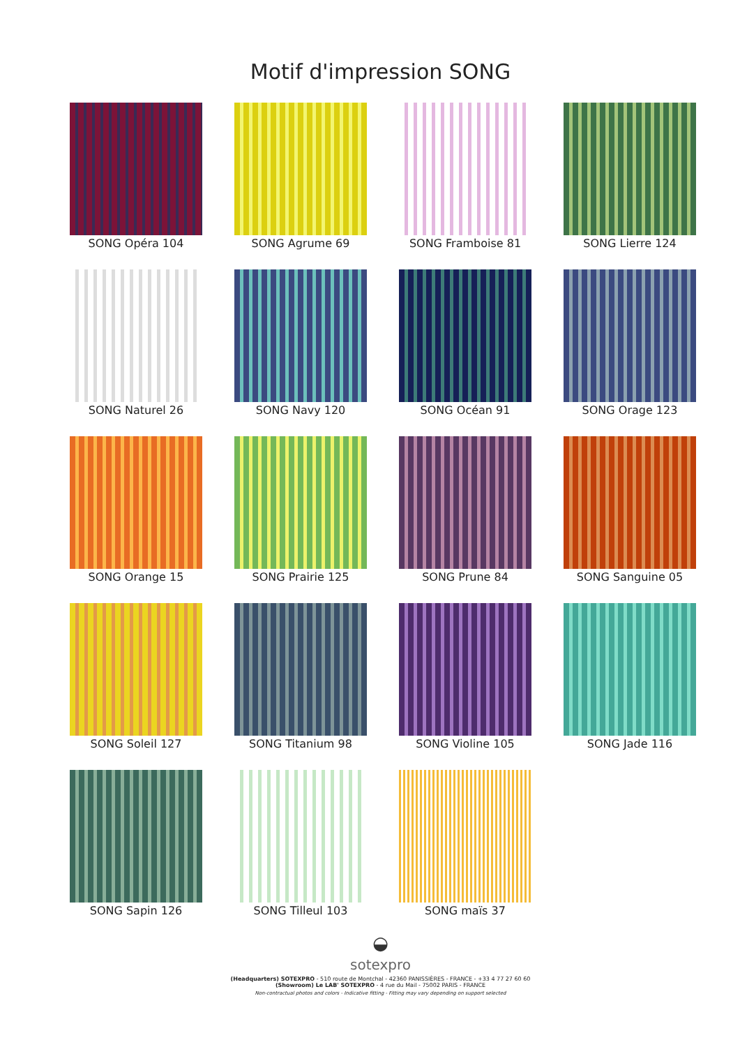Motif d'impression SONG
SONG Opéra 104
SONG Agrume 69
SONG Framboise 81
SONG Lierre 124
SONG Naturel 26
SONG Navy 120
SONG Océan 91
SONG Orage 123
SONG Orange 15
SONG Prairie 125
SONG Prune 84
SONG Sanguine 05
SONG Soleil 127
SONG Titanium 98
SONG Violine 105
SONG Jade 116
SONG Sapin 126
SONG Tilleul 103
SONG maïs 37
◒
sotexpro
(Headquarters) SOTEXPRO - 510 route de Montchal - 42360 PANISSIÈRES - FRANCE - +33 4 77 27 60 60
(Showroom) Le LAB' SOTEXPRO - 4 rue du Mail - 75002 PARIS - FRANCE
Non-contractual photos and colors - Indicative fitting - Fitting may vary depending on support selected